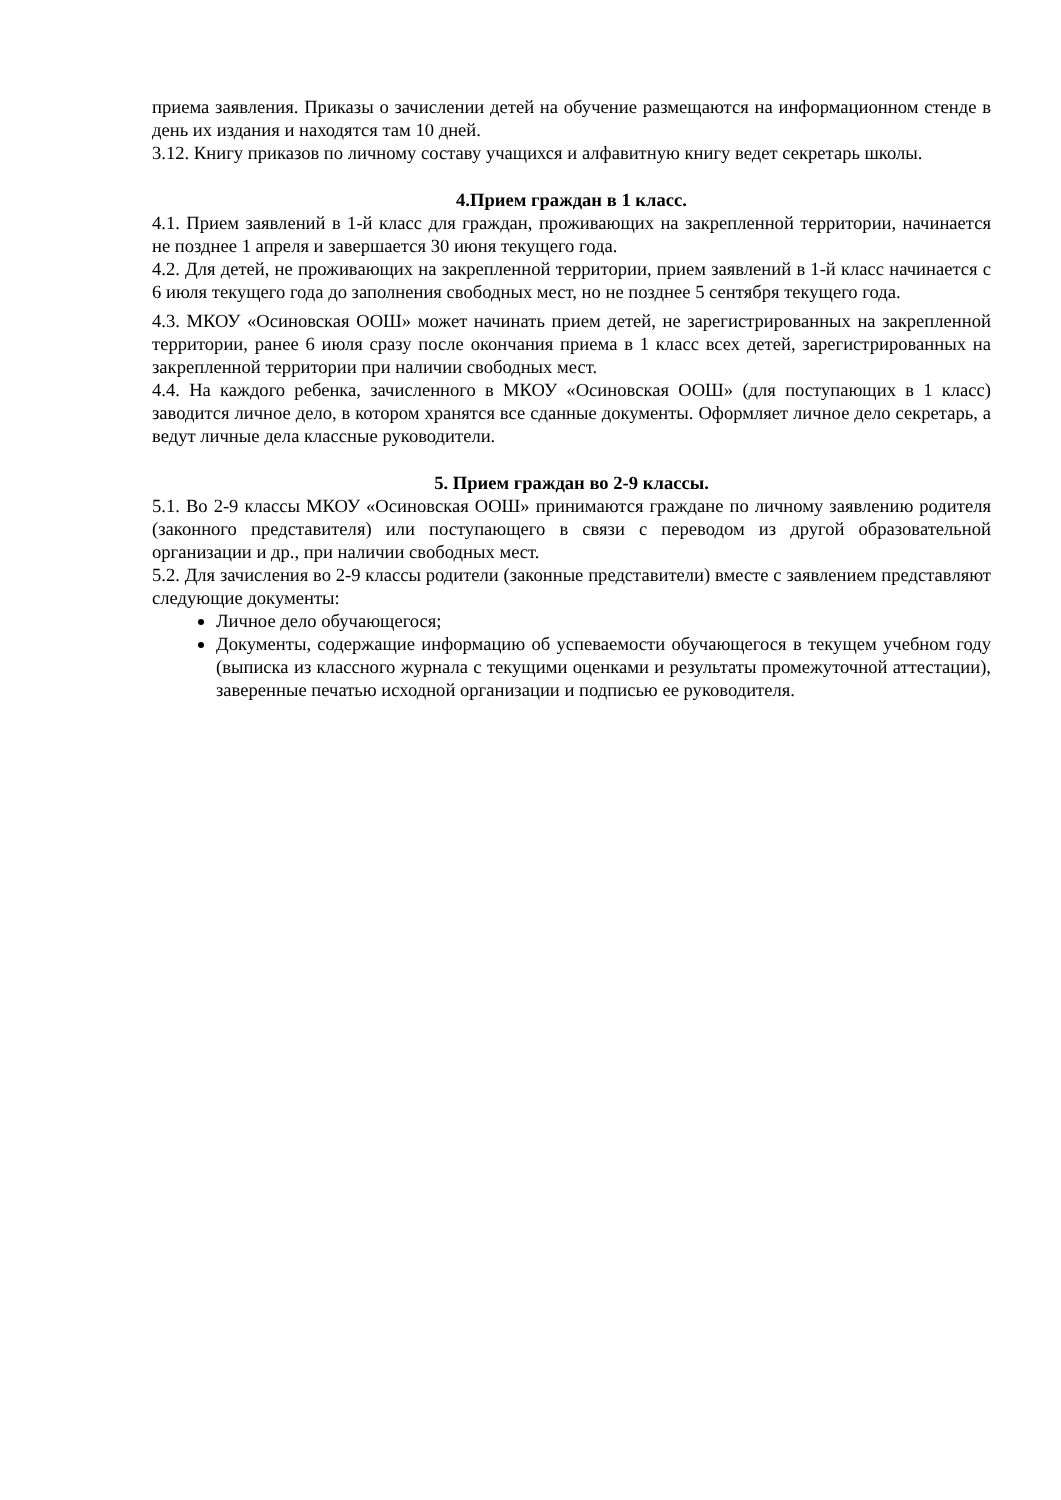приема заявления. Приказы о зачислении детей на обучение размещаются на информационном стенде в день их издания и находятся там 10 дней.
3.12. Книгу приказов по личному составу учащихся и алфавитную книгу ведет секретарь школы.
4.Прием граждан в 1 класс.
4.1. Прием заявлений в 1-й класс для граждан, проживающих на закрепленной территории, начинается не позднее 1 апреля и завершается 30 июня текущего года.
4.2. Для детей, не проживающих на закрепленной территории, прием заявлений в 1-й класс начинается с 6 июля текущего года до заполнения свободных мест, но не позднее 5 сентября текущего года.
4.3. МКОУ «Осиновская ООШ» может начинать прием детей, не зарегистрированных на закрепленной территории, ранее 6 июля сразу после окончания приема в 1 класс всех детей, зарегистрированных на закрепленной территории при наличии свободных мест.
4.4. На каждого ребенка, зачисленного в МКОУ «Осиновская ООШ» (для поступающих в 1 класс) заводится личное дело, в котором хранятся все сданные документы. Оформляет личное дело секретарь, а ведут личные дела классные руководители.
5. Прием граждан во 2-9 классы.
5.1. Во 2-9 классы МКОУ «Осиновская ООШ» принимаются граждане по личному заявлению родителя (законного представителя) или поступающего в связи с переводом из другой образовательной организации и др., при наличии свободных мест.
5.2. Для зачисления во 2-9 классы родители (законные представители) вместе с заявлением представляют следующие документы:
Личное дело обучающегося;
Документы, содержащие информацию об успеваемости обучающегося в текущем учебном году (выписка из классного журнала с текущими оценками и результаты промежуточной аттестации), заверенные печатью исходной организации и подписью ее руководителя.